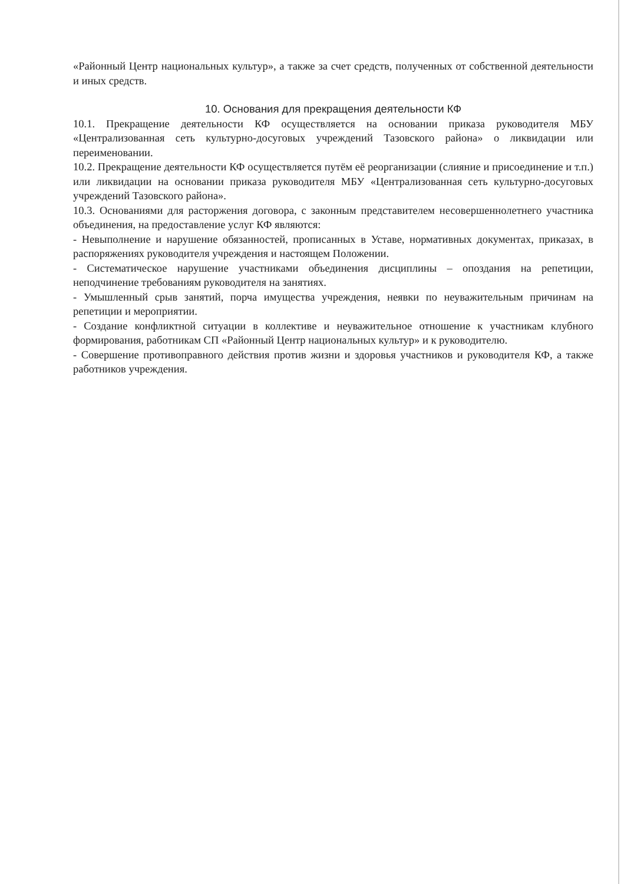«Районный Центр национальных культур», а также за счет средств, полученных от собственной деятельности и иных средств.
10. Основания для прекращения деятельности КФ
10.1. Прекращение деятельности КФ осуществляется на основании приказа руководителя МБУ «Централизованная сеть культурно-досуговых учреждений Тазовского района» о ликвидации или переименовании.
10.2. Прекращение деятельности КФ осуществляется путём её реорганизации (слияние и присоединение и т.п.) или ликвидации на основании приказа руководителя МБУ «Централизованная сеть культурно-досуговых учреждений Тазовского района».
10.3. Основаниями для расторжения договора, с законным представителем несовершеннолетнего участника объединения, на предоставление услуг КФ являются:
- Невыполнение и нарушение обязанностей, прописанных в Уставе, нормативных документах, приказах, в распоряжениях руководителя учреждения и настоящем Положении.
- Систематическое нарушение участниками объединения дисциплины – опоздания на репетиции, неподчинение требованиям руководителя на занятиях.
- Умышленный срыв занятий, порча имущества учреждения, неявки по неуважительным причинам на репетиции и мероприятии.
- Создание конфликтной ситуации в коллективе и неуважительное отношение к участникам клубного формирования, работникам СП «Районный Центр национальных культур» и к руководителю.
- Совершение противоправного действия против жизни и здоровья участников и руководителя КФ, а также работников учреждения.